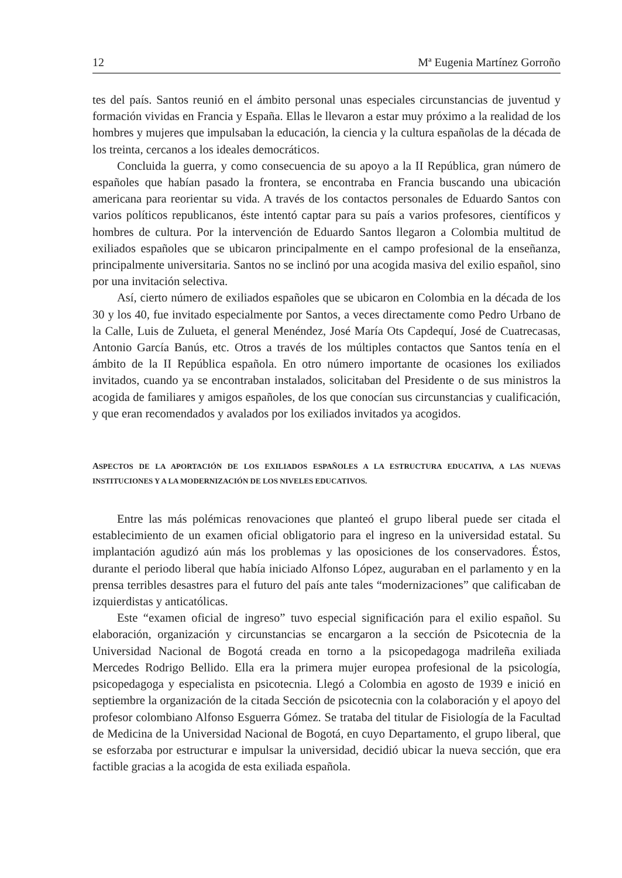12 Mª Eugenia Martínez Gorroño
tes del país. Santos reunió en el ámbito personal unas especiales circunstancias de juventud y formación vividas en Francia y España. Ellas le llevaron a estar muy próximo a la realidad de los hombres y mujeres que impulsaban la educación, la ciencia y la cultura españolas de la década de los treinta, cercanos a los ideales democráticos.
Concluida la guerra, y como consecuencia de su apoyo a la II República, gran número de españoles que habían pasado la frontera, se encontraba en Francia buscando una ubicación americana para reorientar su vida. A través de los contactos personales de Eduardo Santos con varios políticos republicanos, éste intentó captar para su país a varios profesores, científicos y hombres de cultura. Por la intervención de Eduardo Santos llegaron a Colombia multitud de exiliados españoles que se ubicaron principalmente en el campo profesional de la enseñanza, principalmente universitaria. Santos no se inclinó por una acogida masiva del exilio español, sino por una invitación selectiva.
Así, cierto número de exiliados españoles que se ubicaron en Colombia en la década de los 30 y los 40, fue invitado especialmente por Santos, a veces directamente como Pedro Urbano de la Calle, Luis de Zulueta, el general Menéndez, José María Ots Capdequí, José de Cuatrecasas, Antonio García Banús, etc. Otros a través de los múltiples contactos que Santos tenía en el ámbito de la II República española. En otro número importante de ocasiones los exiliados invitados, cuando ya se encontraban instalados, solicitaban del Presidente o de sus ministros la acogida de familiares y amigos españoles, de los que conocían sus circunstancias y cualificación, y que eran recomendados y avalados por los exiliados invitados ya acogidos.
ASPECTOS DE LA APORTACIÓN DE LOS EXILIADOS ESPAÑOLES A LA ESTRUCTURA EDUCATIVA, A LAS NUEVAS INSTITUCIONES Y A LA MODERNIZACIÓN DE LOS NIVELES EDUCATIVOS.
Entre las más polémicas renovaciones que planteó el grupo liberal puede ser citada el establecimiento de un examen oficial obligatorio para el ingreso en la universidad estatal. Su implantación agudizó aún más los problemas y las oposiciones de los conservadores. Éstos, durante el periodo liberal que había iniciado Alfonso López, auguraban en el parlamento y en la prensa terribles desastres para el futuro del país ante tales “modernizaciones” que calificaban de izquierdistas y anticatólicas.
Este “examen oficial de ingreso” tuvo especial significación para el exilio español. Su elaboración, organización y circunstancias se encargaron a la sección de Psicotecnia de la Universidad Nacional de Bogotá creada en torno a la psicopedagoga madrileña exiliada Mercedes Rodrigo Bellido. Ella era la primera mujer europea profesional de la psicología, psicopedagoga y especialista en psicotecnia. Llegó a Colombia en agosto de 1939 e inició en septiembre la organización de la citada Sección de psicotecnia con la colaboración y el apoyo del profesor colombiano Alfonso Esguerra Gómez. Se trataba del titular de Fisiología de la Facultad de Medicina de la Universidad Nacional de Bogotá, en cuyo Departamento, el grupo liberal, que se esforzaba por estructurar e impulsar la universidad, decidió ubicar la nueva sección, que era factible gracias a la acogida de esta exiliada española.